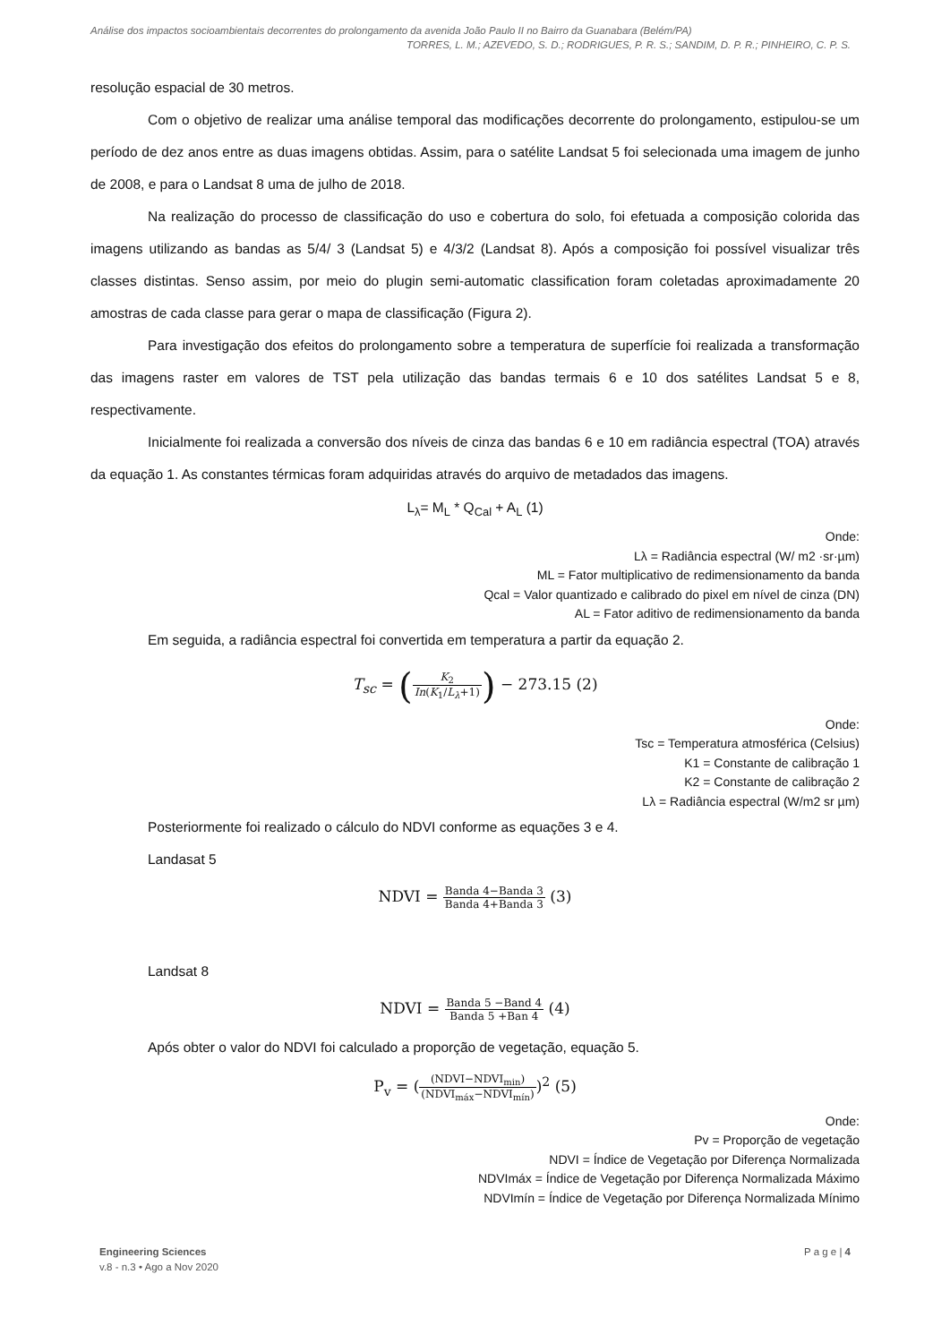Análise dos impactos socioambientais decorrentes do prolongamento da avenida João Paulo II no Bairro da Guanabara (Belém/PA)
TORRES, L. M.; AZEVEDO, S. D.; RODRIGUES, P. R. S.; SANDIM, D. P. R.; PINHEIRO, C. P. S.
resolução espacial de 30 metros.
Com o objetivo de realizar uma análise temporal das modificações decorrente do prolongamento, estipulou-se um período de dez anos entre as duas imagens obtidas. Assim, para o satélite Landsat 5 foi selecionada uma imagem de junho de 2008, e para o Landsat 8 uma de julho de 2018.
Na realização do processo de classificação do uso e cobertura do solo, foi efetuada a composição colorida das imagens utilizando as bandas as 5/4/ 3 (Landsat 5) e 4/3/2 (Landsat 8). Após a composição foi possível visualizar três classes distintas. Senso assim, por meio do plugin semi-automatic classification foram coletadas aproximadamente 20 amostras de cada classe para gerar o mapa de classificação (Figura 2).
Para investigação dos efeitos do prolongamento sobre a temperatura de superfície foi realizada a transformação das imagens raster em valores de TST pela utilização das bandas termais 6 e 10 dos satélites Landsat 5 e 8, respectivamente.
Inicialmente foi realizada a conversão dos níveis de cinza das bandas 6 e 10 em radiância espectral (TOA) através da equação 1. As constantes térmicas foram adquiridas através do arquivo de metadados das imagens.
L<sub>λ</sub>= M<sub>L</sub> * Q<sub>Cal</sub> + A<sub>L</sub> (1)
Onde:
Lλ = Radiância espectral (W/ m2 ·sr·µm)
ML = Fator multiplicativo de redimensionamento da banda
Qcal = Valor quantizado e calibrado do pixel em nível de cinza (DN)
AL = Fator aditivo de redimensionamento da banda
Em seguida, a radiância espectral foi convertida em temperatura a partir da equação 2.
T<sub>sc</sub> = (K<sub>2</sub> In(K<sub>1</sub>/L<sub>λ</sub>+1)) − 273.15 (2)
Onde:
Tsc = Temperatura atmosférica (Celsius)
K1 = Constante de calibração 1
K2 = Constante de calibração 2
Lλ = Radiância espectral (W/m2 sr µm)
Posteriormente foi realizado o cálculo do NDVI conforme as equações 3 e 4.
Landasat 5
NDVI = Banda 4−Banda 3 Banda 4+Banda 3 (3)
Landsat 8
NDVI = Banda 5 −Band 4 Banda 5 +Ban 4 (4)
Após obter o valor do NDVI foi calculado a proporção de vegetação, equação 5.
P<sub>v</sub> = ((NDVI−NDVI<sub>min</sub>) (NDVI<sub>máx</sub>−NDVI<sub>mín</sub>))<sup>2</sup> (5)
Onde:
Pv = Proporção de vegetação
NDVI = Índice de Vegetação por Diferença Normalizada
NDVImáx = Índice de Vegetação por Diferença Normalizada Máximo
NDVImín = Índice de Vegetação por Diferença Normalizada Mínimo
P a g e | 4
Engineering Sciences
v.8 - n.3 • Ago a Nov 2020